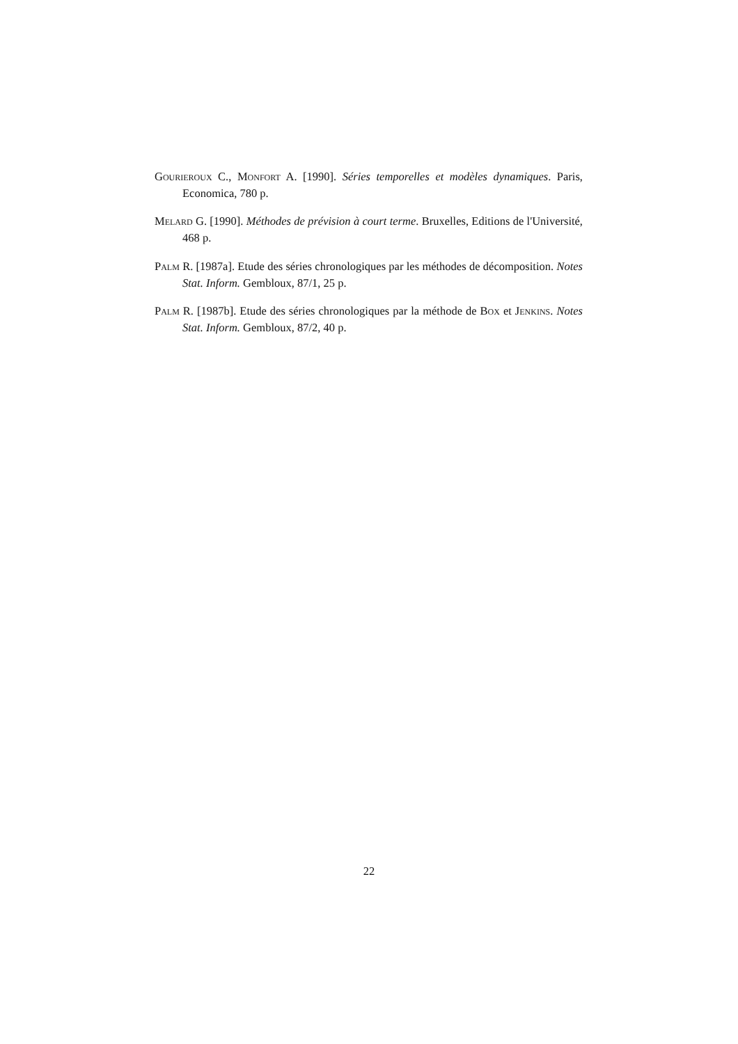Gourieroux C., Monfort A. [1990]. Séries temporelles et modèles dynamiques. Paris, Economica, 780 p.
Melard G. [1990]. Méthodes de prévision à court terme. Bruxelles, Editions de l'Université, 468 p.
Palm R. [1987a]. Etude des séries chronologiques par les méthodes de décomposition. Notes Stat. Inform. Gembloux, 87/1, 25 p.
Palm R. [1987b]. Etude des séries chronologiques par la méthode de Box et Jenkins. Notes Stat. Inform. Gembloux, 87/2, 40 p.
22